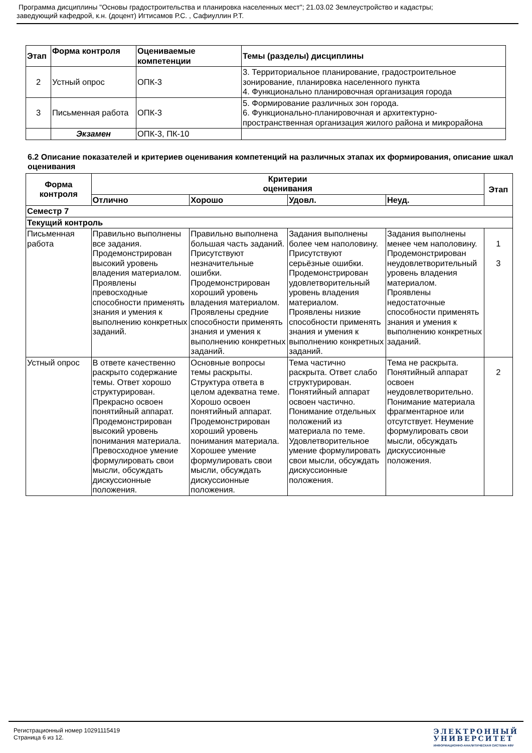Программа дисциплины "Основы градостроительства и планировка населенных мест"; 21.03.02 Землеустройство и кадастры;
заведующий кафедрой, к.н. (доцент) Игтисамов Р.С. , Сафиуллин Р.Т.
| Этап | Форма контроля | Оцениваемые компетенции | Темы (разделы) дисциплины |
| --- | --- | --- | --- |
| 2 | Устный опрос | ОПК-3 | 3. Территориальное планирование, градостроительное зонирование, планировка населенного пункта 4. Функционально планировочная организация города |
| 3 | Письменная работа | ОПК-3 | 5. Формирование различных зон города. 6. Функционально-планировочная и архитектурно-пространственная организация жилого района и микрорайона |
| | Экзамен | ОПК-3, ПК-10 | |
6.2 Описание показателей и критериев оценивания компетенций на различных этапах их формирования, описание шкал оценивания
| Форма контроля | Критерии оценивания | | | | Этап |
| --- | --- | --- | --- | --- | --- |
| | Отлично | Хорошо | Удовл. | Неуд. | |
| Семестр 7 | | | | | |
| Текущий контроль | | | | | |
| Письменная работа | Правильно выполнены все задания. Продемонстрирован высокий уровень владения материалом. Проявлены превосходные способности применять знания и умения к выполнению конкретных заданий. | Правильно выполнена большая часть заданий. Присутствуют незначительные ошибки. Продемонстрирован хороший уровень владения материалом. Проявлены средние способности применять знания и умения к выполнению конкретных заданий. | Задания выполнены более чем наполовину. Присутствуют серьёзные ошибки. Продемонстрирован удовлетворительный уровень владения материалом. Проявлены низкие способности применять знания и умения к выполнению конкретных заданий. | Задания выполнены менее чем наполовину. Продемонстрирован неудовлетворительный уровень владения материалом. Проявлены недостаточные способности применять знания и умения к выполнению конкретных заданий. | 1 3 |
| Устный опрос | В ответе качественно раскрыто содержание темы. Ответ хорошо структурирован. Прекрасно освоен понятийный аппарат. Продемонстрирован высокий уровень понимания материала. Превосходное умение формулировать свои мысли, обсуждать дискуссионные положения. | Основные вопросы темы раскрыты. Структура ответа в целом адекватна теме. Хорошо освоен понятийный аппарат. Продемонстрирован хороший уровень понимания материала. Хорошее умение формулировать свои мысли, обсуждать дискуссионные положения. | Тема частично раскрыта. Ответ слабо структурирован. Понятийный аппарат освоен частично. Понимание отдельных положений из материала по теме. Удовлетворительное умение формулировать свои мысли, обсуждать дискуссионные положения. | Тема не раскрыта. Понятийный аппарат освоен неудовлетворительно. Понимание материала фрагментарное или отсутствует. Неумение формулировать свои мысли, обсуждать дискуссионные положения. | 2 |
Регистрационный номер 10291115419
Страница 6 из 12.
ЭЛЕКТРОННЫЙ
УНИВЕРСИТЕТ
ИНФОРМАЦИОННО-АНАЛИТИЧЕСКАЯ СИСТЕМА КФУ